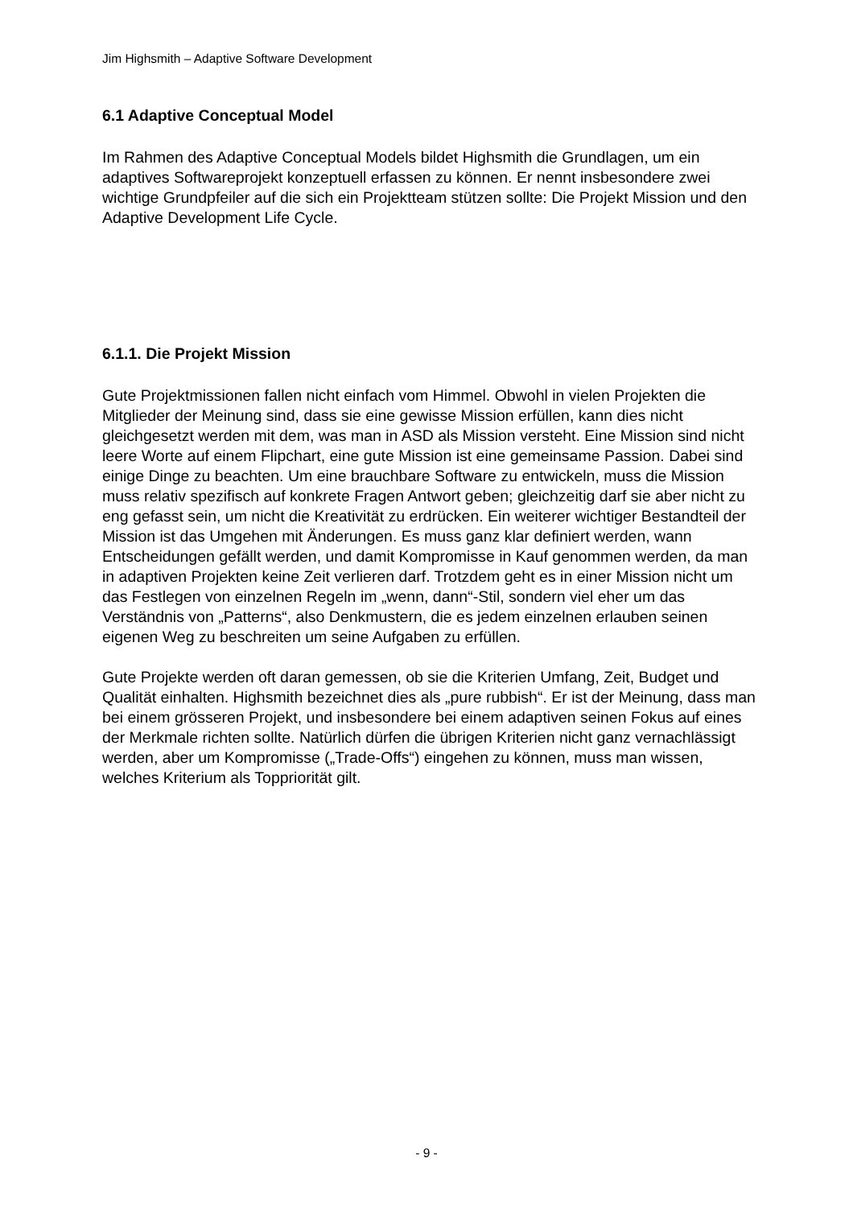Jim Highsmith – Adaptive Software Development
6.1 Adaptive Conceptual Model
Im Rahmen des Adaptive Conceptual Models bildet Highsmith die Grundlagen, um ein adaptives Softwareprojekt konzeptuell erfassen zu können. Er nennt insbesondere zwei wichtige Grundpfeiler auf die sich ein Projektteam stützen sollte: Die Projekt Mission und den Adaptive Development Life Cycle.
6.1.1. Die Projekt Mission
Gute Projektmissionen fallen nicht einfach vom Himmel. Obwohl in vielen Projekten die Mitglieder der Meinung sind, dass sie eine gewisse Mission erfüllen, kann dies nicht gleichgesetzt werden mit dem, was man in ASD als Mission versteht. Eine Mission sind nicht leere Worte auf einem Flipchart, eine gute Mission ist eine gemeinsame Passion. Dabei sind einige Dinge zu beachten. Um eine brauchbare Software zu entwickeln, muss die Mission muss relativ spezifisch auf konkrete Fragen Antwort geben; gleichzeitig darf sie aber nicht zu eng gefasst sein, um nicht die Kreativität zu erdrücken. Ein weiterer wichtiger Bestandteil der Mission ist das Umgehen mit Änderungen. Es muss ganz klar definiert werden, wann Entscheidungen gefällt werden, und damit Kompromisse in Kauf genommen werden, da man in adaptiven Projekten keine Zeit verlieren darf. Trotzdem geht es in einer Mission nicht um das Festlegen von einzelnen Regeln im „wenn, dann“-Stil, sondern viel eher um das Verständnis von „Patterns“, also Denkmustern, die es jedem einzelnen erlauben seinen eigenen Weg zu beschreiten um seine Aufgaben zu erfüllen.
Gute Projekte werden oft daran gemessen, ob sie die Kriterien Umfang, Zeit, Budget und Qualität einhalten. Highsmith bezeichnet dies als „pure rubbish“. Er ist der Meinung, dass man bei einem grösseren Projekt, und insbesondere bei einem adaptiven seinen Fokus auf eines der Merkmale richten sollte. Natürlich dürfen die übrigen Kriterien nicht ganz vernachlässigt werden, aber um Kompromisse („Trade-Offs“) eingehen zu können, muss man wissen, welches Kriterium als Toppriorität gilt.
- 9 -